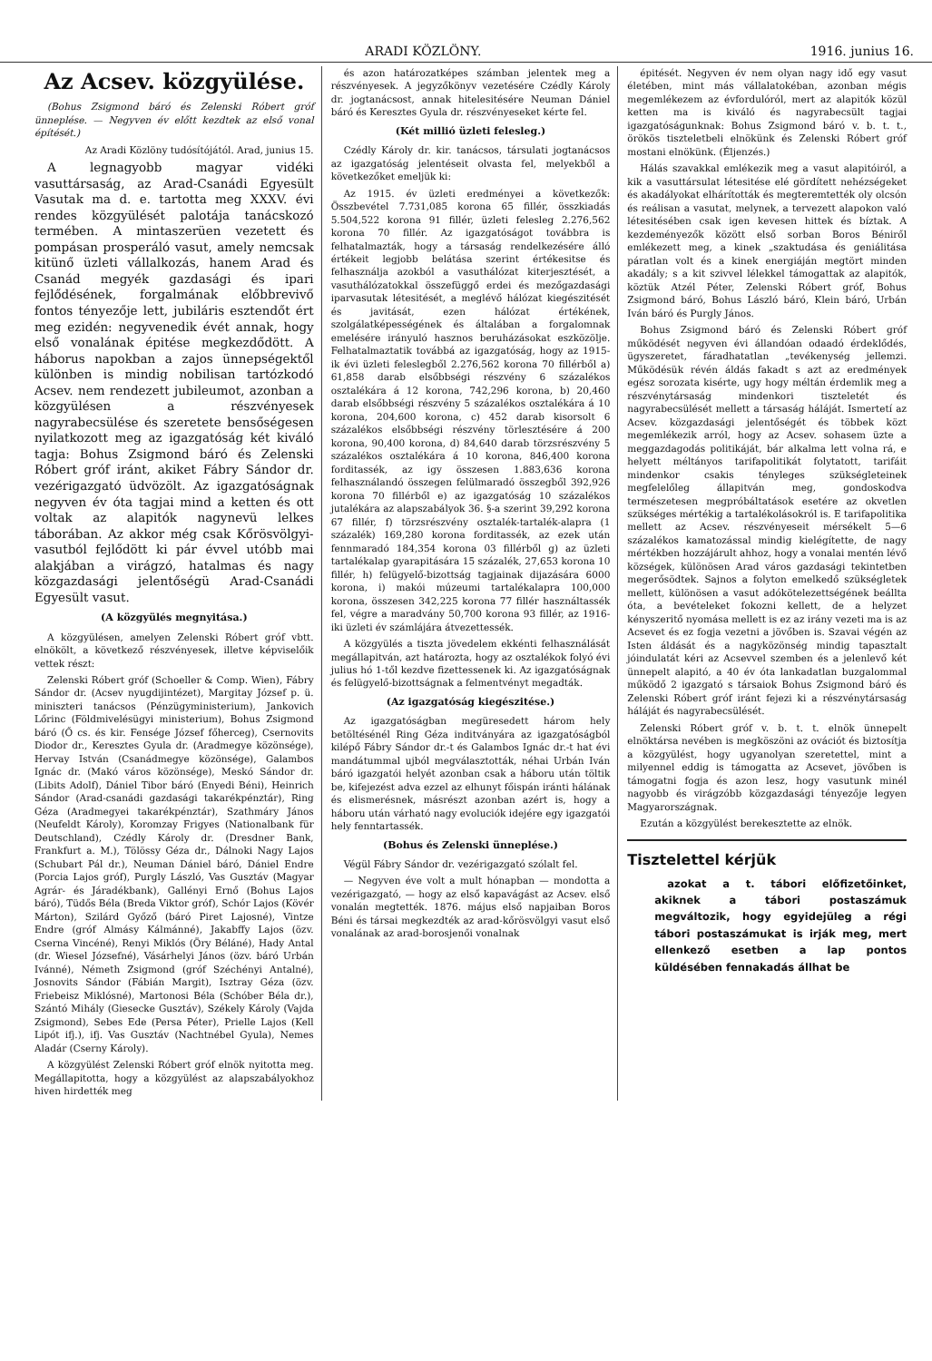ARADI KÖZLÖNY. 1916. junius 16.
Az Acsev. közgyülése.
(Bohus Zsigmond báró és Zelenski Róbert gróf ünneplése. — Negyven év előtt kezdtek az első vonal építését.)
Az Aradi Közlöny tudósítójától. Arad, junius 15.
A legnagyobb magyar vidéki vasuttársaság, az Arad-Csanádi Egyesült Vasutak ma d. e. tartotta meg XXXV. évi rendes közgyülését palotája tanácskozó termében. A mintaszerüen vezetett és pompásan prosperáló vasut, amely nemcsak kitünő üzleti vállalkozás, hanem Arad és Csanád megyék gazdasági és ipari fejlődésének, forgalmának előbbrevivő fontos tényezője lett, jubiláris esztendőt ért meg ezidén: negyvenedik évét annak, hogy első vonalának épitése megkezdődött. A háborus napokban a zajos ünnepségektől különben is mindig nobilisan tartózkodó Acsev. nem rendezett jubileumot, azonban a közgyülésen a részvényesek nagyrabecsülése és szeretete bensőségesen nyilatkozott meg az igazgatóság két kiváló tagja: Bohus Zsigmond báró és Zelenski Róbert gróf iránt, akiket Fábry Sándor dr. vezérigazgató üdvözölt. Az igazgatóságnak negyven év óta tagjai mind a ketten és ott voltak az alapitók nagynevü lelkes táborában. Az akkor még csak Kőrösvölgyi-vasutból fejlődött ki pár évvel utóbb mai alakjában a virágzó, hatalmas és nagy közgazdasági jelentőségü Arad-Csanádi Egyesült vasut.
(A közgyülés megnyitása.)
A közgyülésen, amelyen Zelenski Róbert gróf vbtt. elnökölt, a következő részvényesek, illetve képviselőik vettek részt:
Zelenski Róbert gróf (Schoeller & Comp. Wien), Fábry Sándor dr. (Acsev nyugdijintézet), Margitay József p. ü. miniszteri tanácsos (Pénzügyministerium), Jankovich Lőrinc (Földmivelésügyi ministerium), Bohus Zsigmond báró (Ő cs. és kir. Fensége József főherceg), Csernovits Diodor dr., Keresztes Gyula dr. (Aradmegye közönsége), Hervay István (Csanádmegye közönsége), Galambos Ignác dr. (Makó város közönsége), Meskó Sándor dr. (Libits Adolf), Dániel Tibor báró (Enyedi Béni), Heinrich Sándor (Arad-csanádi gazdasági takarékpénztár), Ring Géza (Aradmegyei takarékpénztár), Szathmáry János (Neufeldt Károly), Koromzay Frigyes (Nationalbank für Deutschland), Czédly Károly dr. (Dresdner Bank, Frankfurt a. M.), Tölössy Géza dr., Dálnoki Nagy Lajos (Schubart Pál dr.), Neuman Dániel báró, Dániel Endre (Porcia Lajos gróf), Purgly László, Vas Gusztáv (Magyar Agrár- és Járadékbank), Gallényi Ernő (Bohus Lajos báró), Tüdős Béla (Breda Viktor gróf), Schór Lajos (Kövér Márton), Szilárd Győző (báró Piret Lajosné), Vintze Endre (gróf Almásy Kálmánné), Jakabffy Lajos (özv. Cserna Vincéné), Renyi Miklós (Öry Béláné), Hady Antal (dr. Wiesel Józsefné), Vásárhelyi János (özv. báró Urbán Ivánné), Németh Zsigmond (gróf Széchényi Antalné), Josnovits Sándor (Fábián Margit), Isztray Géza (özv. Friebeisz Miklósné), Martonosi Béla (Schóber Béla dr.), Szántó Mihály (Giesecke Gusztáv), Székely Károly (Vajda Zsigmond), Sebes Ede (Persa Péter), Prielle Lajos (Kell Lipót ifj.), ifj. Vas Gusztáv (Nachtnébel Gyula), Nemes Aladár (Cserny Károly).
A közgyülést Zelenski Róbert gróf elnök nyitotta meg. Megállapitotta, hogy a közgyülést az alapszabályokhoz hiven hirdették meg
és azon határozatképes számban jelentek meg a részvényesek. A jegyzőkönyv vezetésére Czédly Károly dr. jogtanácsost, annak hitelesitésére Neuman Dániel báró és Keresztes Gyula dr. részvényeseket kérte fel.
(Két millió üzleti felesleg.)
Czédly Károly dr. kir. tanácsos, társulati jogtanácsos az igazgatóság jelentéseit olvasta fel, melyekből a következőket emeljük ki:
Az 1915. év üzleti eredményei a következők: Összbevétel 7.731,085 korona 65 fillér, összkiadás 5.504,522 korona 91 fillér, üzleti felesleg 2.276,562 korona 70 fillér. Az igazgatóságot továbbra is felhatalmazták, hogy a társaság rendelkezésére álló értékeit legjobb belátása szerint értékesitse és felhasználja azokból a vasuthálózat kiterjesztését, a vasuthálózatokkal összefüggő erdei és mezőgazdasági iparvasutak létesitését, a meglévő hálózat kiegészitését és javitását, ezen hálózat értékének, szolgálatképességének és általában a forgalomnak emelésére irányuló hasznos beruházásokat eszközölje. Felhatalmaztatik továbbá az igazgatóság, hogy az 1915-ik évi üzleti feleslegből 2.276,562 korona 70 fillérből a) 61,858 darab elsőbbségi részvény 6 százalékos osztalékára á 12 korona, 742,296 korona, b) 20,460 darab elsőbbségi részvény 5 százalékos osztalékára á 10 korona, 204,600 korona, c) 452 darab kisorsolt 6 százalékos elsőbbségi részvény törlesztésére á 200 korona, 90,400 korona, d) 84,640 darab törzsrészvény 5 százalékos osztalékára á 10 korona, 846,400 korona forditassék, az igy összesen 1.883,636 korona felhasználandó összegen felülmaradó összegből 392,926 korona 70 fillérből e) az igazgatóság 10 százalékos jutalékára az alapszabályok 36. §-a szerint 39,292 korona 67 fillér, f) törzsrészvény osztalék-tartalék-alapra (1 százalék) 169,280 korona forditassék, az ezek után fennmaradó 184,354 korona 03 fillérből g) az üzleti tartalékalap gyarapitására 15 százalék, 27,653 korona 10 fillér, h) felügyelő-bizottság tagjainak dijazására 6000 korona, i) makói múzeumi tartalékalapra 100,000 korona, összesen 342,225 korona 77 fillér használtassék fel, végre a maradvány 50,700 korona 93 fillér, az 1916-iki üzleti év számlájára átvezettessék.
A közgyülés a tiszta jövedelem ekkénti felhasználását megállapitván, azt határozta, hogy az osztalékok folyó évi julius hó 1-től kezdve fizettessenek ki. Az igazgatóságnak és felügyelő-bizottságnak a felmentvényt megadták.
(Az igazgatóság kiegészitése.)
Az igazgatóságban megüresedett három hely betöltésénél Ring Géza inditványára az igazgatóságból kilépő Fábry Sándor dr.-t és Galambos Ignác dr.-t hat évi mandátummal ujból megválasztották, néhai Urbán Iván báró igazgatói helyét azonban csak a háboru után töltik be, kifejezést adva ezzel az elhunyt főispán iránti hálának és elismerésnek, másrészt azonban azért is, hogy a háboru után várható nagy evoluciók idejére egy igazgatói hely fenntartassék.
(Bohus és Zelenski ünneplése.)
Végül Fábry Sándor dr. vezérigazgató szólalt fel.
— Negyven éve volt a mult hónapban — mondotta a vezérigazgató, — hogy az első kapavágást az Acsev. első vonalán megtették. 1876. május első napjaiban Boros Béni és társai megkezdték az arad-kőrösvölgyi vasut első vonalának az arad-borosjenői vonalnak
épitését. Negyven év nem olyan nagy idő egy vasut életében, mint más vállalatokéban, azonban mégis megemlékezem az évfordulóról, mert az alapitók közül ketten ma is kiváló és nagyrabecsült tagjai igazgatóságunknak: Bohus Zsigmond báró v. b. t. t., örökös tiszteletbeli elnökünk és Zelenski Róbert gróf mostani elnökünk. (Éljenzés.)
Hálás szavakkal emlékezik meg a vasut alapitóiról, a kik a vasuttársulat létesitése elé gördített nehézségeket és akadályokat elhárították és megteremtették oly olcsón és reálisan a vasutat, melynek, a tervezett alapokon való létesitésében csak igen kevesen hittek és bíztak. A kezdeményezők között első sorban Boros Béniről emlékezett meg, a kinek „szaktudása és geniálitása páratlan volt és a kinek energiáján megtört minden akadály; s a kit szivvel lélekkel támogattak az alapitók, köztük Atzél Péter, Zelenski Róbert gróf, Bohus Zsigmond báró, Bohus László báró, Klein báró, Urbán Iván báró és Purgly János.
Bohus Zsigmond báró és Zelenski Róbert gróf működését negyven évi állandóan odaadó érdeklődés, ügyszeretet, fáradhatatlan „tevékenység jellemzi. Működésük révén áldás fakadt s azt az eredmények egész sorozata kisérte, ugy hogy méltán érdemlik meg a részvénytársaság mindenkori tiszteletét és nagyrabecsülését mellett a társaság háláját. Ismertetí az Acsev. közgazdasági jelentőségét és többek közt megemlékezik arról, hogy az Acsev. sohasem üzte a meggazdagodás politikáját, bár alkalma lett volna rá, e helyett méltányos tarifapolitikát folytatott, tarifáit mindenkor csakis tényleges szükségleteinek megfelelőleg állapitván meg, gondoskodva természetesen megpróbáltatások esetére az okvetlen szükséges mértékig a tartalékolásokról is. E tarifapolitika mellett az Acsev. részvényeseit mérsékelt 5—6 százalékos kamatozással mindig kielégítette, de nagy mértékben hozzájárult ahhoz, hogy a vonalai mentén lévő községek, különösen Arad város gazdasági tekintetben megerősödtek. Sajnos a folyton emelkedő szükségletek mellett, különösen a vasut adókötelezettségének beállta óta, a bevételeket fokozni kellett, de a helyzet kényszeritő nyomása mellett is ez az irány vezeti ma is az Acsevet és ez fogja vezetni a jövőben is. Szavai végén az Isten áldását és a nagyközönség mindig tapasztalt jóindulatát kéri az Acsevvel szemben és a jelenlevő két ünnepelt alapitó, a 40 év óta lankadatlan buzgalommal működő 2 igazgató s társaiok Bohus Zsigmond báró és Zelenski Róbert gróf iránt fejezi ki a részvénytársaság háláját és nagyrabecsülését.
Zelenski Róbert gróf v. b. t. t. elnök ünnepelt elnöktársa nevében is megköszöni az ovációt és biztosítja a közgyülést, hogy ugyanolyan szeretettel, mint a milyennel eddig is támogatta az Acsevet, jövőben is támogatni fogja és azon lesz, hogy vasutunk minél nagyobb és virágzóbb közgazdasági tényezője legyen Magyarországnak.
Ezután a közgyülést berekesztette az elnök.
Tisztelettel kérjük
azokat a t. tábori előfizetőinket, akiknek a tábori postaszámuk megváltozik, hogy egyidejüleg a régi tábori postaszámukat is irják meg, mert ellenkező esetben a lap pontos küldésében fennakadás állhat be